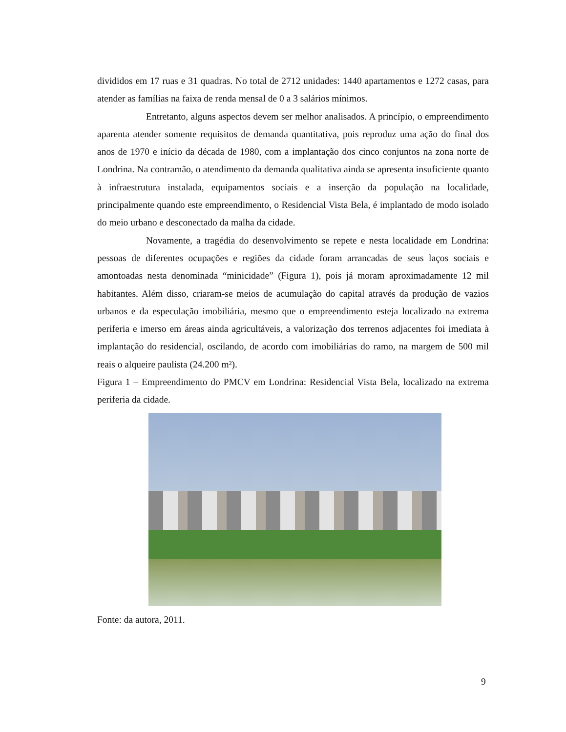divididos em 17 ruas e 31 quadras. No total de 2712 unidades: 1440 apartamentos e 1272 casas, para atender as famílias na faixa de renda mensal de 0 a 3 salários mínimos.
Entretanto, alguns aspectos devem ser melhor analisados. A princípio, o empreendimento aparenta atender somente requisitos de demanda quantitativa, pois reproduz uma ação do final dos anos de 1970 e início da década de 1980, com a implantação dos cinco conjuntos na zona norte de Londrina. Na contramão, o atendimento da demanda qualitativa ainda se apresenta insuficiente quanto à infraestrutura instalada, equipamentos sociais e a inserção da população na localidade, principalmente quando este empreendimento, o Residencial Vista Bela, é implantado de modo isolado do meio urbano e desconectado da malha da cidade.
Novamente, a tragédia do desenvolvimento se repete e nesta localidade em Londrina: pessoas de diferentes ocupações e regiões da cidade foram arrancadas de seus laços sociais e amontoadas nesta denominada “minicidade” (Figura 1), pois já moram aproximadamente 12 mil habitantes. Além disso, criaram-se meios de acumulação do capital através da produção de vazios urbanos e da especulação imobiliária, mesmo que o empreendimento esteja localizado na extrema periferia e imerso em áreas ainda agricultáveis, a valorização dos terrenos adjacentes foi imediata à implantação do residencial, oscilando, de acordo com imobiliárias do ramo, na margem de 500 mil reais o alqueire paulista (24.200 m²).
Figura 1 – Empreendimento do PMCV em Londrina: Residencial Vista Bela, localizado na extrema periferia da cidade.
Fonte: da autora, 2011.
9